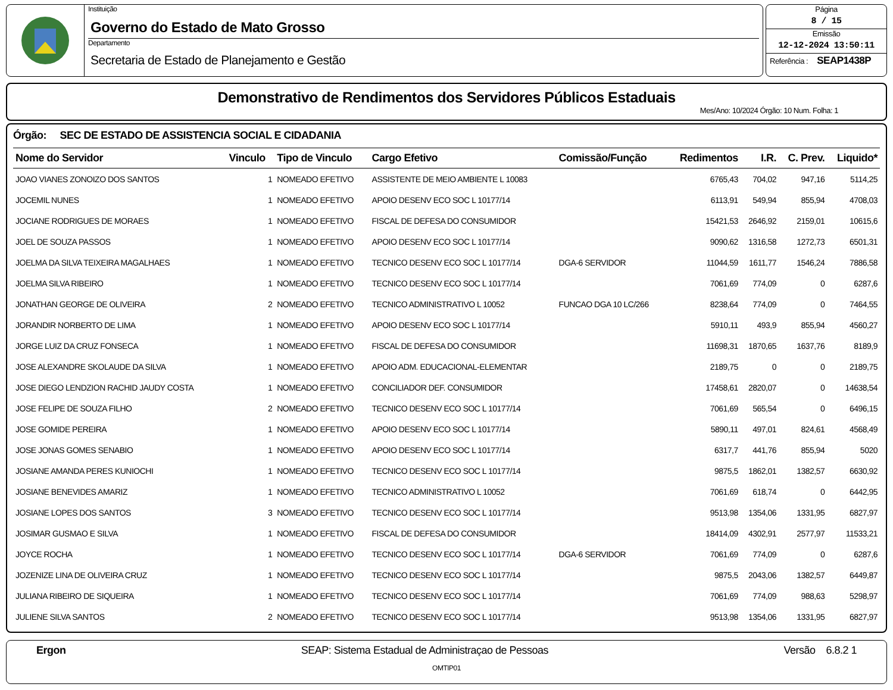Instituição
Governo do Estado de Mato Grosso
Departamento
Secretaria de Estado de Planejamento e Gestão
Página
8 / 15
Emissão
12-12-2024 13:50:11
Referência : SEAP1438P
Demonstrativo de Rendimentos dos Servidores Públicos Estaduais
Mes/Ano: 10/2024 Órgão: 10 Num. Folha: 1
Órgão: SEC DE ESTADO DE ASSISTENCIA SOCIAL E CIDADANIA
| Nome do Servidor | Vinculo | Tipo de Vinculo | Cargo Efetivo | Comissão/Função | Redimentos | I.R. | C. Prev. | Liquido* |
| --- | --- | --- | --- | --- | --- | --- | --- | --- |
| JOAO VIANES ZONOIZO DOS SANTOS | 1 | NOMEADO EFETIVO | ASSISTENTE DE MEIO AMBIENTE L 10083 | | 6765,43 | 704,02 | 947,16 | 5114,25 |
| JOCEMIL NUNES | 1 | NOMEADO EFETIVO | APOIO DESENV ECO SOC L 10177/14 | | 6113,91 | 549,94 | 855,94 | 4708,03 |
| JOCIANE RODRIGUES DE MORAES | 1 | NOMEADO EFETIVO | FISCAL DE DEFESA DO CONSUMIDOR | | 15421,53 | 2646,92 | 2159,01 | 10615,6 |
| JOEL DE SOUZA PASSOS | 1 | NOMEADO EFETIVO | APOIO DESENV ECO SOC L 10177/14 | | 9090,62 | 1316,58 | 1272,73 | 6501,31 |
| JOELMA DA SILVA TEIXEIRA MAGALHAES | 1 | NOMEADO EFETIVO | TECNICO DESENV ECO SOC L 10177/14 | DGA-6 SERVIDOR | 11044,59 | 1611,77 | 1546,24 | 7886,58 |
| JOELMA SILVA RIBEIRO | 1 | NOMEADO EFETIVO | TECNICO DESENV ECO SOC L 10177/14 | | 7061,69 | 774,09 | 0 | 6287,6 |
| JONATHAN GEORGE DE OLIVEIRA | 2 | NOMEADO EFETIVO | TECNICO ADMINISTRATIVO L 10052 | FUNCAO DGA 10 LC/266 | 8238,64 | 774,09 | 0 | 7464,55 |
| JORANDIR NORBERTO DE LIMA | 1 | NOMEADO EFETIVO | APOIO DESENV ECO SOC L 10177/14 | | 5910,11 | 493,9 | 855,94 | 4560,27 |
| JORGE LUIZ DA CRUZ FONSECA | 1 | NOMEADO EFETIVO | FISCAL DE DEFESA DO CONSUMIDOR | | 11698,31 | 1870,65 | 1637,76 | 8189,9 |
| JOSE ALEXANDRE SKOLAUDE DA SILVA | 1 | NOMEADO EFETIVO | APOIO ADM. EDUCACIONAL-ELEMENTAR | | 2189,75 | 0 | 0 | 2189,75 |
| JOSE DIEGO LENDZION RACHID JAUDY COSTA | 1 | NOMEADO EFETIVO | CONCILIADOR DEF. CONSUMIDOR | | 17458,61 | 2820,07 | 0 | 14638,54 |
| JOSE FELIPE DE SOUZA FILHO | 2 | NOMEADO EFETIVO | TECNICO DESENV ECO SOC L 10177/14 | | 7061,69 | 565,54 | 0 | 6496,15 |
| JOSE GOMIDE PEREIRA | 1 | NOMEADO EFETIVO | APOIO DESENV ECO SOC L 10177/14 | | 5890,11 | 497,01 | 824,61 | 4568,49 |
| JOSE JONAS GOMES SENABIO | 1 | NOMEADO EFETIVO | APOIO DESENV ECO SOC L 10177/14 | | 6317,7 | 441,76 | 855,94 | 5020 |
| JOSIANE AMANDA PERES KUNIOCHI | 1 | NOMEADO EFETIVO | TECNICO DESENV ECO SOC L 10177/14 | | 9875,5 | 1862,01 | 1382,57 | 6630,92 |
| JOSIANE BENEVIDES AMARIZ | 1 | NOMEADO EFETIVO | TECNICO ADMINISTRATIVO L 10052 | | 7061,69 | 618,74 | 0 | 6442,95 |
| JOSIANE LOPES DOS SANTOS | 3 | NOMEADO EFETIVO | TECNICO DESENV ECO SOC L 10177/14 | | 9513,98 | 1354,06 | 1331,95 | 6827,97 |
| JOSIMAR GUSMAO E SILVA | 1 | NOMEADO EFETIVO | FISCAL DE DEFESA DO CONSUMIDOR | | 18414,09 | 4302,91 | 2577,97 | 11533,21 |
| JOYCE ROCHA | 1 | NOMEADO EFETIVO | TECNICO DESENV ECO SOC L 10177/14 | DGA-6 SERVIDOR | 7061,69 | 774,09 | 0 | 6287,6 |
| JOZENIZE LINA DE OLIVEIRA CRUZ | 1 | NOMEADO EFETIVO | TECNICO DESENV ECO SOC L 10177/14 | | 9875,5 | 2043,06 | 1382,57 | 6449,87 |
| JULIANA RIBEIRO DE SIQUEIRA | 1 | NOMEADO EFETIVO | TECNICO DESENV ECO SOC L 10177/14 | | 7061,69 | 774,09 | 988,63 | 5298,97 |
| JULIENE SILVA SANTOS | 2 | NOMEADO EFETIVO | TECNICO DESENV ECO SOC L 10177/14 | | 9513,98 | 1354,06 | 1331,95 | 6827,97 |
Ergon SEAP: Sistema Estadual de Administraçao de Pessoas Versão 6.8.2 1
OMTIP01